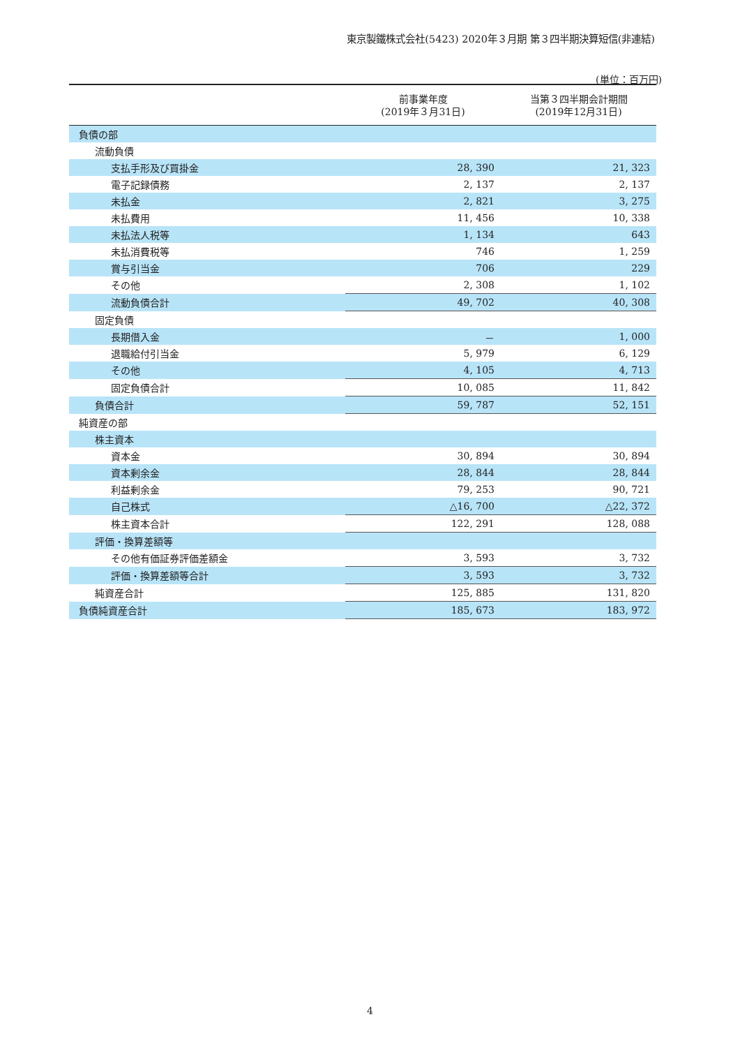東京製鐵株式会社(5423) 2020年３月期 第３四半期決算短信(非連結)
(単位：百万円)
| | 前事業年度 (2019年３月31日) | 当第３四半期会計期間 (2019年12月31日) |
| --- | --- | --- |
| 負債の部 | | |
| 流動負債 | | |
| 支払手形及び買掛金 | 28, 390 | 21, 323 |
| 電子記録債務 | 2, 137 | 2, 137 |
| 未払金 | 2, 821 | 3, 275 |
| 未払費用 | 11, 456 | 10, 338 |
| 未払法人税等 | 1, 134 | 643 |
| 未払消費税等 | 746 | 1, 259 |
| 賞与引当金 | 706 | 229 |
| その他 | 2, 308 | 1, 102 |
| 流動負債合計 | 49, 702 | 40, 308 |
| 固定負債 | | |
| 長期借入金 | － | 1, 000 |
| 退職給付引当金 | 5, 979 | 6, 129 |
| その他 | 4, 105 | 4, 713 |
| 固定負債合計 | 10, 085 | 11, 842 |
| 負債合計 | 59, 787 | 52, 151 |
| 純資産の部 | | |
| 株主資本 | | |
| 資本金 | 30, 894 | 30, 894 |
| 資本剰余金 | 28, 844 | 28, 844 |
| 利益剰余金 | 79, 253 | 90, 721 |
| 自己株式 | △16, 700 | △22, 372 |
| 株主資本合計 | 122, 291 | 128, 088 |
| 評価・換算差額等 | | |
| その他有価証券評価差額金 | 3, 593 | 3, 732 |
| 評価・換算差額等合計 | 3, 593 | 3, 732 |
| 純資産合計 | 125, 885 | 131, 820 |
| 負債純資産合計 | 185, 673 | 183, 972 |
4